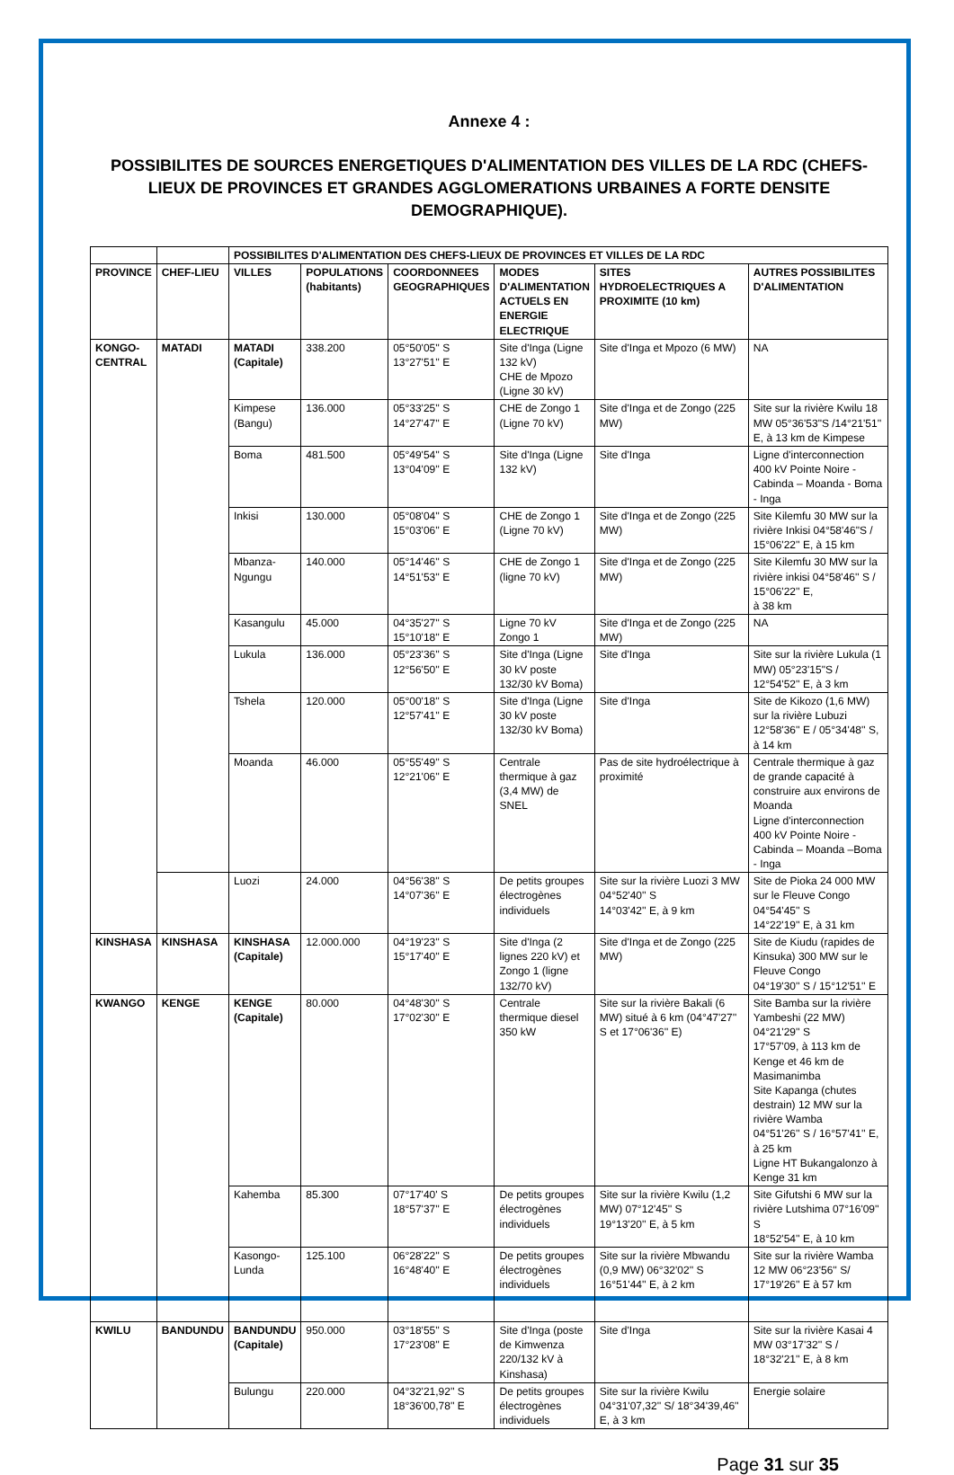Annexe 4 :
POSSIBILITES DE SOURCES ENERGETIQUES D'ALIMENTATION DES VILLES DE LA RDC (CHEFS-LIEUX DE PROVINCES ET GRANDES AGGLOMERATIONS URBAINES A FORTE DENSITE DEMOGRAPHIQUE).
| | | POSSIBILITES D'ALIMENTATION DES CHEFS-LIEUX DE PROVINCES ET VILLES DE LA RDC | | | | | |
| --- | --- | --- | --- | --- | --- | --- | --- |
| PROVINCE | CHEF-LIEU | VILLES | POPULATIONS (habitants) | COORDONNEES GEOGRAPHIQUES | MODES D'ALIMENTATION ACTUELS EN ENERGIE ELECTRIQUE | SITES HYDROELECTRIQUES A PROXIMITE (10 km) | AUTRES POSSIBILITES D'ALIMENTATION |
| KONGO-CENTRAL | MATADI | MATADI (Capitale) | 338.200 | 05°50'05'' S 13°27'51'' E | Site d'Inga (Ligne 132 kV) CHE de Mpozo (Ligne 30 kV) | Site d'Inga et Mpozo (6 MW) | NA |
| | | Kimpese (Bangu) | 136.000 | 05°33'25'' S 14°27'47'' E | CHE de Zongo 1 (Ligne 70 kV) | Site d'Inga et de Zongo (225 MW) | Site sur la rivière Kwilu 18 MW 05°36'53"S /14°21'51'' E, à 13 km de Kimpese |
| | | Boma | 481.500 | 05°49'54'' S 13°04'09'' E | Site d'Inga (Ligne 132 kV) | Site d'Inga | Ligne d'interconnection 400 kV Pointe Noire - Cabinda – Moanda - Boma - Inga |
| | | Inkisi | 130.000 | 05°08'04'' S 15°03'06'' E | CHE de Zongo 1 (Ligne 70 kV) | Site d'Inga et de Zongo (225 MW) | Site Kilemfu 30 MW sur la rivière Inkisi 04°58'46"S / 15°06'22'' E, à 15 km |
| | | Mbanza-Ngungu | 140.000 | 05°14'46'' S 14°51'53'' E | CHE de Zongo 1 (ligne 70 kV) | Site d'Inga et de Zongo (225 MW) | Site Kilemfu 30 MW sur la rivière inkisi 04°58'46'' S / 15°06'22'' E, à 38 km |
| | | Kasangulu | 45.000 | 04°35'27'' S 15°10'18'' E | Ligne 70 kV Zongo 1 | Site d'Inga et de Zongo (225 MW) | NA |
| | | Lukula | 136.000 | 05°23'36'' S 12°56'50'' E | Site d'Inga (Ligne 30 kV poste 132/30 kV Boma) | Site d'Inga | Site sur la rivière Lukula (1 MW) 05°23'15"S / 12°54'52'' E, à 3 km |
| | | Tshela | 120.000 | 05°00'18'' S 12°57'41'' E | Site d'Inga (Ligne 30 kV poste 132/30 kV Boma) | Site d'Inga | Site de Kikozo (1,6 MW) sur la rivière Lubuzi 12°58'36'' E / 05°34'48'' S, à 14 km |
| | | Moanda | 46.000 | 05°55'49'' S 12°21'06'' E | Centrale thermique à gaz (3,4 MW) de SNEL | Pas de site hydroélectrique à proximité | Centrale thermique à gaz de grande capacité à construire aux environs de Moanda Ligne d'interconnection 400 kV Pointe Noire - Cabinda – Moanda –Boma - Inga |
| | | Luozi | 24.000 | 04°56'38'' S 14°07'36'' E | De petits groupes électrogènes individuels | Site sur la rivière Luozi 3 MW 04°52'40'' S 14°03'42'' E, à 9 km | Site de Pioka 24 000 MW sur le Fleuve Congo 04°54'45'' S 14°22'19'' E, à 31 km |
| KINSHASA | KINSHASA | KINSHASA (Capitale) | 12.000.000 | 04°19'23'' S 15°17'40'' E | Site d'Inga (2 lignes 220 kV) et Zongo 1 (ligne 132/70 kV) | Site d'Inga et de Zongo (225 MW) | Site de Kiudu (rapides de Kinsuka) 300 MW sur le Fleuve Congo 04°19'30'' S / 15°12'51'' E |
| KWANGO | KENGE | KENGE (Capitale) | 80.000 | 04°48'30'' S 17°02'30'' E | Centrale thermique diesel 350 kW | Site sur la rivière Bakali (6 MW) situé à 6 km (04°47'27'' S et 17°06'36'' E) | Site Bamba sur la rivière Yambeshi (22 MW) 04°21'29'' S 17°57'09, à 113 km de Kenge et 46 km de Masimanimba Site Kapanga (chutes destrain) 12 MW sur la rivière Wamba 04°51'26'' S / 16°57'41'' E, à 25 km Ligne HT Bukangalonzo à Kenge 31 km |
| | | Kahemba | 85.300 | 07°17'40' S 18°57'37'' E | De petits groupes électrogènes individuels | Site sur la rivière Kwilu (1,2 MW) 07°12'45'' S 19°13'20'' E, à 5 km | Site Gifutshi 6 MW sur la rivière Lutshima 07°16'09'' S 18°52'54'' E, à 10 km |
| | | Kasongo-Lunda | 125.100 | 06°28'22'' S 16°48'40'' E | De petits groupes électrogènes individuels | Site sur la rivière Mbwandu (0,9 MW) 06°32'02'' S 16°51'44'' E, à 2 km | Site sur la rivière Wamba 12 MW 06°23'56'' S/ 17°19'26'' E à 57 km |
| KWILU | BANDUNDU | BANDUNDU (Capitale) | 950.000 | 03°18'55'' S 17°23'08'' E | Site d'Inga (poste de Kimwenza 220/132 kV à Kinshasa) | Site d'Inga | Site sur la rivière Kasai 4 MW 03°17'32'' S / 18°32'21'' E, à 8 km |
| | | Bulungu | 220.000 | 04°32'21,92'' S 18°36'00,78'' E | De petits groupes électrogènes individuels | Site sur la rivière Kwilu 04°31'07,32'' S/ 18°34'39,46'' E, à 3 km | Energie solaire |
Page 31 sur 35